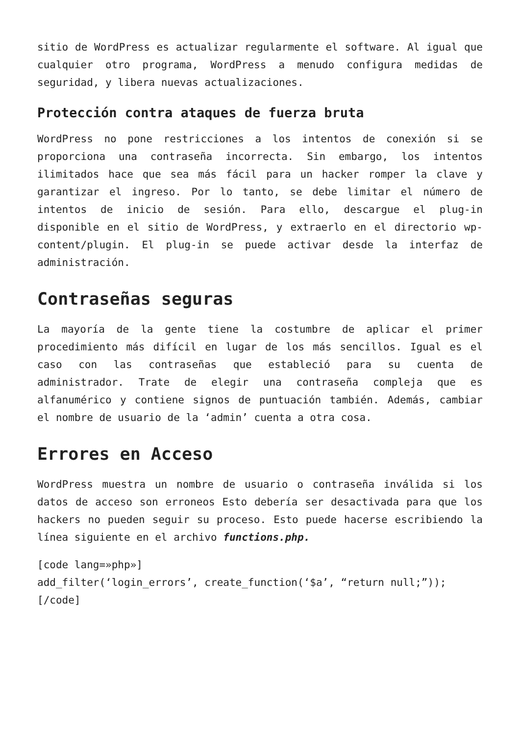sitio de WordPress es actualizar regularmente el software. Al igual que cualquier otro programa, WordPress a menudo configura medidas de seguridad, y libera nuevas actualizaciones.
Protección contra ataques de fuerza bruta
WordPress no pone restricciones a los intentos de conexión si se proporciona una contraseña incorrecta. Sin embargo, los intentos ilimitados hace que sea más fácil para un hacker romper la clave y garantizar el ingreso. Por lo tanto, se debe limitar el número de intentos de inicio de sesión. Para ello, descargue el plug-in disponible en el sitio de WordPress, y extraerlo en el directorio wp-content/plugin. El plug-in se puede activar desde la interfaz de administración.
Contraseñas seguras
La mayoría de la gente tiene la costumbre de aplicar el primer procedimiento más difícil en lugar de los más sencillos. Igual es el caso con las contraseñas que estableció para su cuenta de administrador. Trate de elegir una contraseña compleja que es alfanumérico y contiene signos de puntuación también. Además, cambiar el nombre de usuario de la ‘admin’ cuenta a otra cosa.
Errores en Acceso
WordPress muestra un nombre de usuario o contraseña inválida si los datos de acceso son erroneos Esto debería ser desactivada para que los hackers no pueden seguir su proceso. Esto puede hacerse escribiendo la línea siguiente en el archivo functions.php.
[code lang=»php»]
add_filter(‘login_errors’, create_function(‘$a’, “return null;”));
[/code]